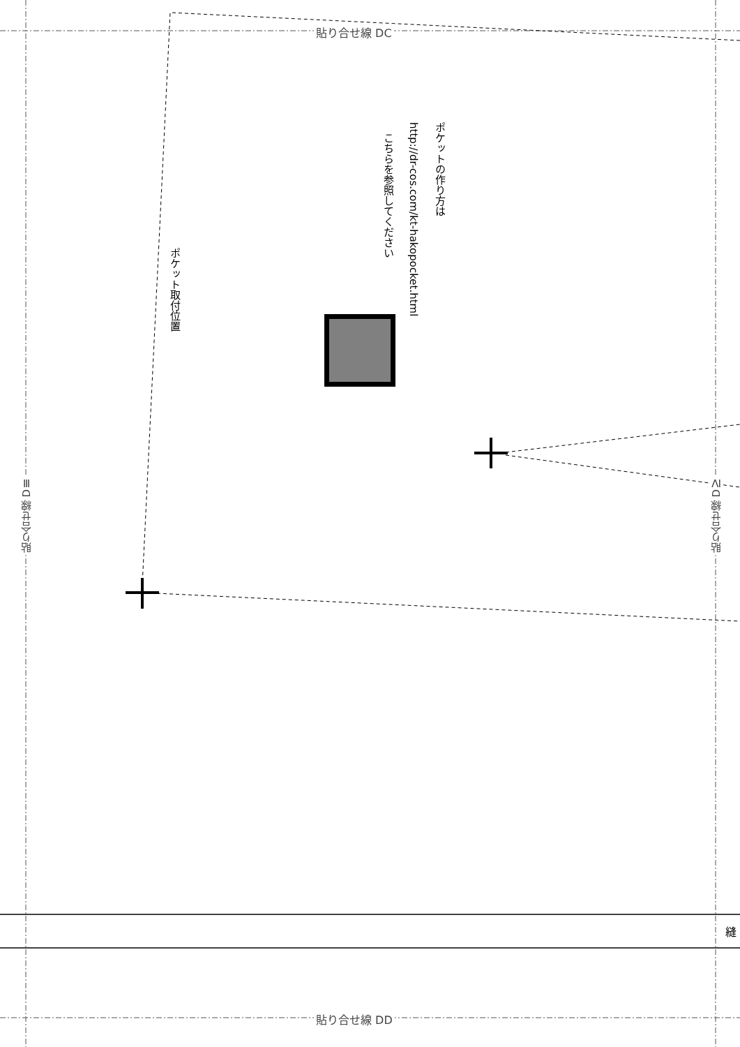貼り合せ線 DC
貼り合せ線 DD
貼り合せ線 DⅢ
貼り合せ線 DⅣ
ポケットの作り方は
http://dr-cos.com/kt-hakopocket.html
こちらを参照してください
ポケット取付位置
縫